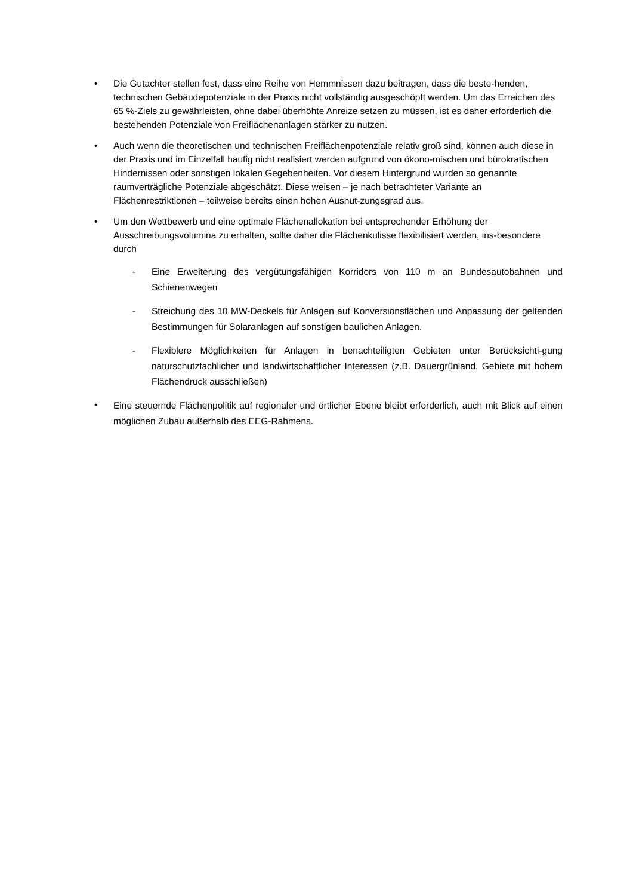• Die Gutachter stellen fest, dass eine Reihe von Hemmnissen dazu beitragen, dass die beste-henden, technischen Gebäudepotenziale in der Praxis nicht vollständig ausgeschöpft werden. Um das Erreichen des 65 %-Ziels zu gewährleisten, ohne dabei überhöhte Anreize setzen zu müssen, ist es daher erforderlich die bestehenden Potenziale von Freiflächenanlagen stärker zu nutzen.
• Auch wenn die theoretischen und technischen Freiflächenpotenziale relativ groß sind, können auch diese in der Praxis und im Einzelfall häufig nicht realisiert werden aufgrund von ökono-mischen und bürokratischen Hindernissen oder sonstigen lokalen Gegebenheiten. Vor diesem Hintergrund wurden so genannte raumverträgliche Potenziale abgeschätzt. Diese weisen – je nach betrachteter Variante an Flächenrestriktionen – teilweise bereits einen hohen Ausnut-zungsgrad aus.
• Um den Wettbewerb und eine optimale Flächenallokation bei entsprechender Erhöhung der Ausschreibungsvolumina zu erhalten, sollte daher die Flächenkulisse flexibilisiert werden, ins-besondere durch
- Eine Erweiterung des vergütungsfähigen Korridors von 110 m an Bundesautobahnen und Schienenwegen
- Streichung des 10 MW-Deckels für Anlagen auf Konversionsflächen und Anpassung der geltenden Bestimmungen für Solaranlagen auf sonstigen baulichen Anlagen.
- Flexiblere Möglichkeiten für Anlagen in benachteiligten Gebieten unter Berücksichti-gung naturschutzfachlicher und landwirtschaftlicher Interessen (z.B. Dauergrünland, Gebiete mit hohem Flächendruck ausschließen)
•
Eine steuernde Flächenpolitik auf regionaler und örtlicher Ebene bleibt erforderlich, auch mit Blick auf einen möglichen Zubau außerhalb des EEG-Rahmens.